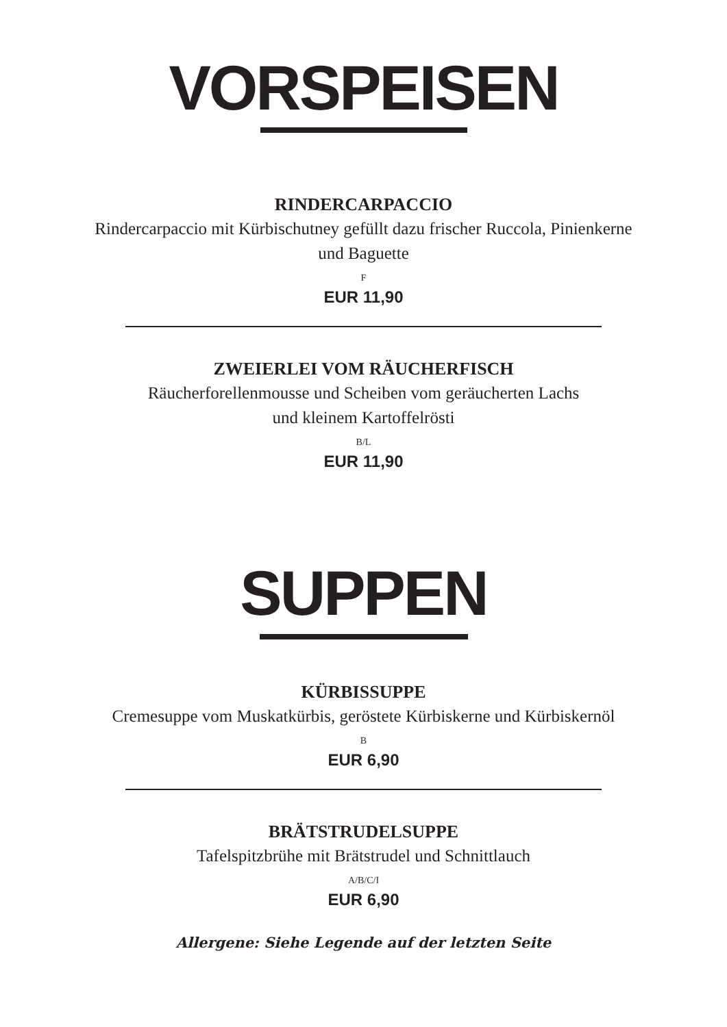VORSPEISEN
RINDERCARPACCIO
Rindercarpaccio mit Kürbischutney gefüllt dazu frischer Ruccola, Pinienkerne
und Baguette
F
EUR 11,90
ZWEIERLEI VOM RÄUCHERFISCH
Räucherforellenmousse und Scheiben vom geräucherten Lachs
und kleinem Kartoffelrösti
B/L
EUR 11,90
SUPPEN
KÜRBISSUPPE
Cremesuppe vom Muskatkürbis, geröstete Kürbiskerne und Kürbiskernöl
B
EUR 6,90
BRÄTSTRUDELSUPPE
Tafelspitzbrühe mit Brätstrudel und Schnittlauch
A/B/C/I
EUR 6,90
Allergene: Siehe Legende auf der letzten Seite